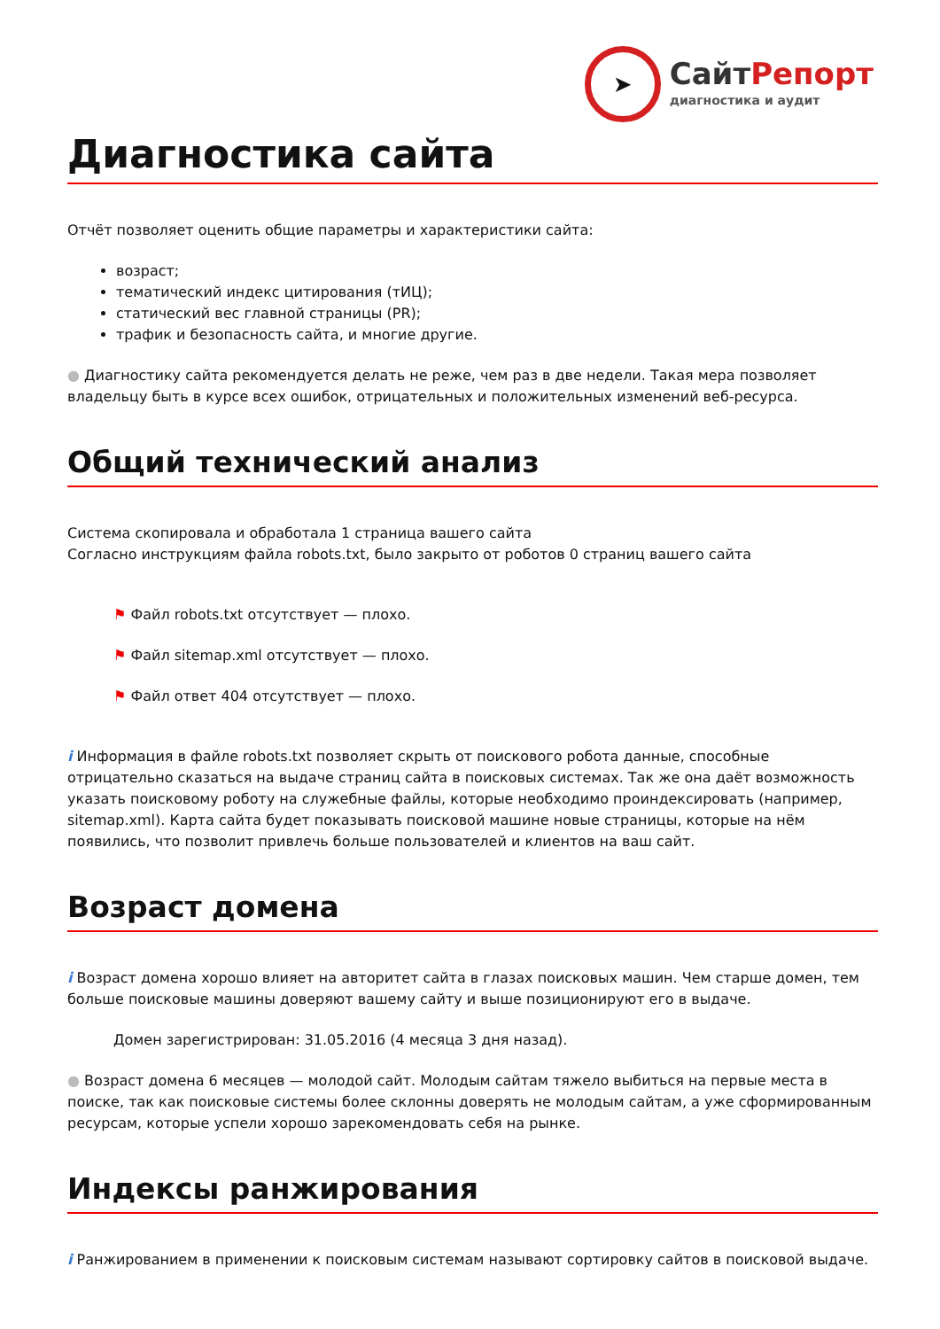➤
СайтРепорт
диагностика и аудит
Диагностика сайта
Отчёт позволяет оценить общие параметры и характеристики сайта:
возраст;
тематический индекс цитирования (тИЦ);
статический вес главной страницы (PR);
трафик и безопасность сайта, и многие другие.
● Диагностику сайта рекомендуется делать не реже, чем раз в две недели. Такая мера позволяет владельцу быть в курсе всех ошибок, отрицательных и положительных изменений веб-ресурса.
Общий технический анализ
Система скопировала и обработала 1 страница вашего сайта
Согласно инструкциям файла robots.txt, было закрыто от роботов 0 страниц вашего сайта
⚑ Файл robots.txt отсутствует — плохо.
⚑ Файл sitemap.xml отсутствует — плохо.
⚑ Файл ответ 404 отсутствует — плохо.
i Информация в файле robots.txt позволяет скрыть от поискового робота данные, способные отрицательно сказаться на выдаче страниц сайта в поисковых системах. Так же она даёт возможность указать поисковому роботу на служебные файлы, которые необходимо проиндексировать (например, sitemap.xml). Карта сайта будет показывать поисковой машине новые страницы, которые на нём появились, что позволит привлечь больше пользователей и клиентов на ваш сайт.
Возраст домена
i Возраст домена хорошо влияет на авторитет сайта в глазах поисковых машин. Чем старше домен, тем больше поисковые машины доверяют вашему сайту и выше позиционируют его в выдаче.
Домен зарегистрирован: 31.05.2016 (4 месяца 3 дня назад).
● Возраст домена 6 месяцев — молодой сайт. Молодым сайтам тяжело выбиться на первые места в поиске, так как поисковые системы более склонны доверять не молодым сайтам, а уже сформированным ресурсам, которые успели хорошо зарекомендовать себя на рынке.
Индексы ранжирования
i Ранжированием в применении к поисковым системам называют сортировку сайтов в поисковой выдаче.